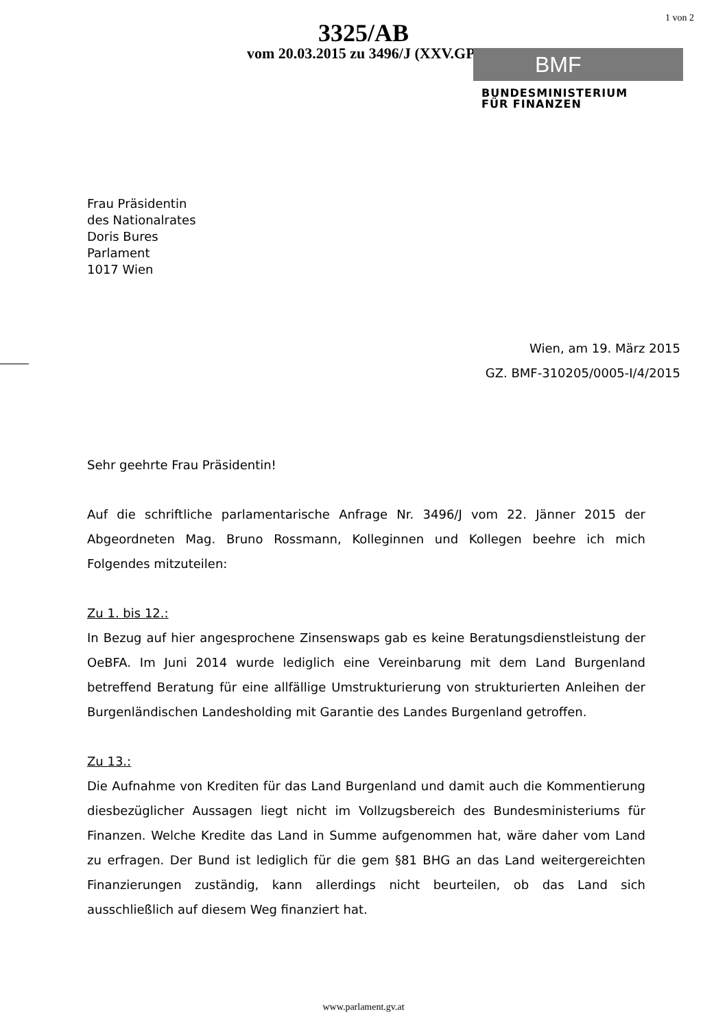3325/AB
vom 20.03.2015 zu 3496/J (XXV.GP)
1 von 2
BMF
BUNDESMINISTERIUM
FÜR FINANZEN
Frau Präsidentin
des Nationalrates
Doris Bures
Parlament
1017 Wien
Wien, am 19. März 2015
GZ. BMF-310205/0005-I/4/2015
Sehr geehrte Frau Präsidentin!
Auf die schriftliche parlamentarische Anfrage Nr. 3496/J vom 22. Jänner 2015 der Abgeordneten Mag. Bruno Rossmann, Kolleginnen und Kollegen beehre ich mich Folgendes mitzuteilen:
Zu 1. bis 12.:
In Bezug auf hier angesprochene Zinsenswaps gab es keine Beratungsdienstleistung der OeBFA. Im Juni 2014 wurde lediglich eine Vereinbarung mit dem Land Burgenland betreffend Beratung für eine allfällige Umstrukturierung von strukturierten Anleihen der Burgenländischen Landesholding mit Garantie des Landes Burgenland getroffen.
Zu 13.:
Die Aufnahme von Krediten für das Land Burgenland und damit auch die Kommentierung diesbezüglicher Aussagen liegt nicht im Vollzugsbereich des Bundesministeriums für Finanzen. Welche Kredite das Land in Summe aufgenommen hat, wäre daher vom Land zu erfragen. Der Bund ist lediglich für die gem §81 BHG an das Land weitergereichten Finanzierungen zuständig, kann allerdings nicht beurteilen, ob das Land sich ausschließlich auf diesem Weg finanziert hat.
www.parlament.gv.at